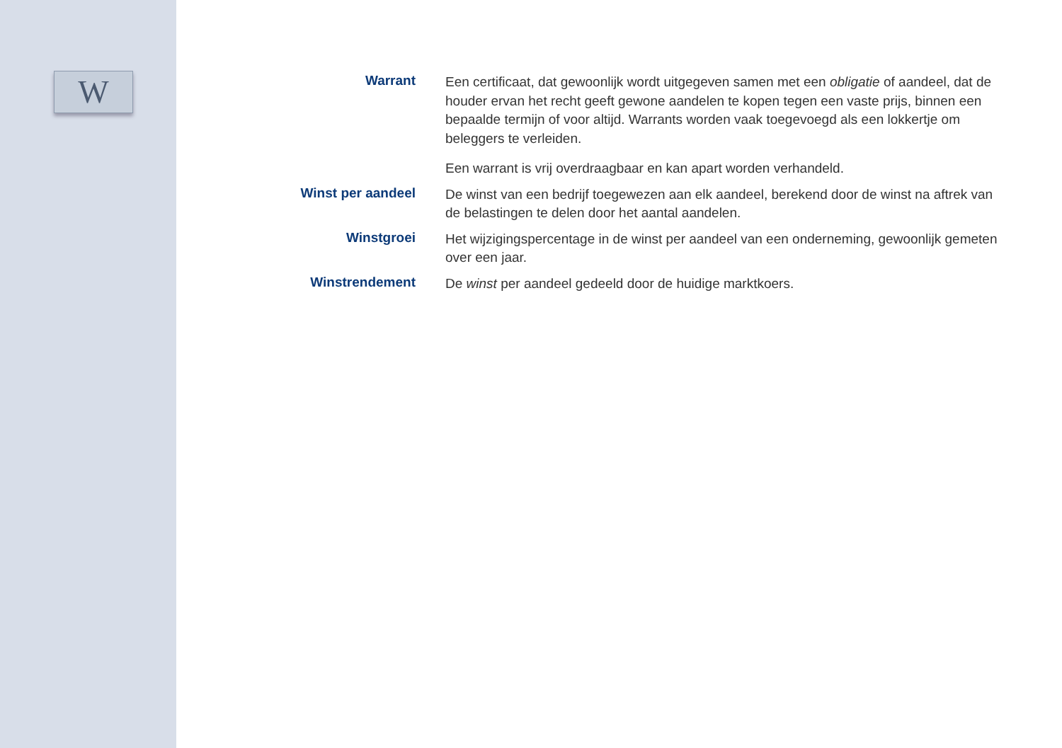W
Warrant
Een certificaat, dat gewoonlijk wordt uitgegeven samen met een obligatie of aandeel, dat de houder ervan het recht geeft gewone aandelen te kopen tegen een vaste prijs, binnen een bepaalde termijn of voor altijd. Warrants worden vaak toegevoegd als een lokkertje om beleggers te verleiden.
Een warrant is vrij overdraagbaar en kan apart worden verhandeld.
Winst per aandeel
De winst van een bedrijf toegewezen aan elk aandeel, berekend door de winst na aftrek van de belastingen te delen door het aantal aandelen.
Winstgroei
Het wijzigingspercentage in de winst per aandeel van een onderneming, gewoonlijk gemeten over een jaar.
Winstrendement
De winst per aandeel gedeeld door de huidige marktkoers.